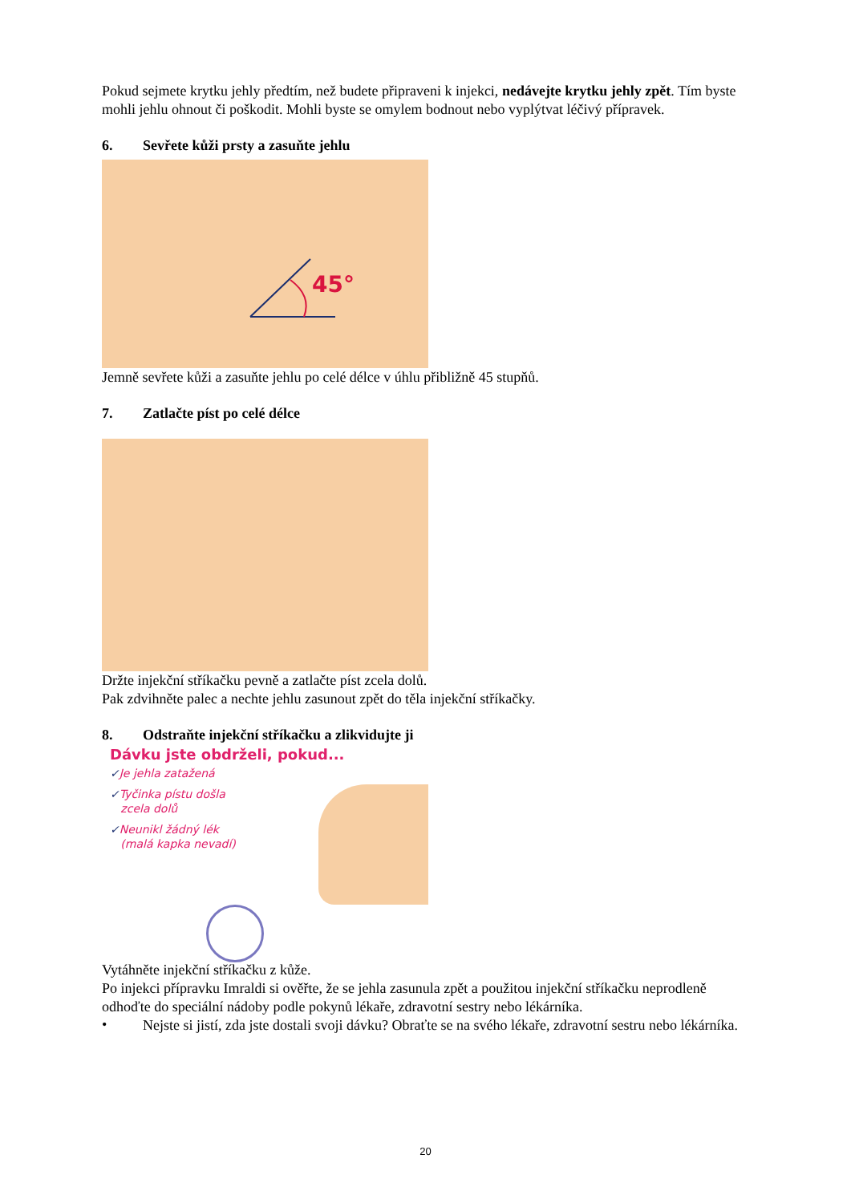Pokud sejmete krytku jehly předtím, než budete připraveni k injekci, nedávejte krytku jehly zpět. Tím byste mohli jehlu ohnout či poškodit. Mohli byste se omylem bodnout nebo vyplýtvat léčivý přípravek.
6. Sevřete kůži prsty a zasuňte jehlu
45°
Jemně sevřete kůži a zasuňte jehlu po celé délce v úhlu přibližně 45 stupňů.
7. Zatlačte píst po celé délce
Držte injekční stříkačku pevně a zatlačte píst zcela dolů.
Pak zdvihněte palec a nechte jehlu zasunout zpět do těla injekční stříkačky.
8. Odstraňte injekční stříkačku a zlikvidujte ji
Dávku jste obdrželi, pokud...
✓Je jehla zatažená
✓Tyčinka pístu došla
zcela dolů
✓Neunikl žádný lék
(malá kapka nevadí)
Vytáhněte injekční stříkačku z kůže.
Po injekci přípravku Imraldi si ověřte, že se jehla zasunula zpět a použitou injekční stříkačku neprodleně odhoďte do speciální nádoby podle pokynů lékaře, zdravotní sestry nebo lékárníka.
•
Nejste si jistí, zda jste dostali svoji dávku? Obraťte se na svého lékaře, zdravotní sestru nebo lékárníka.
20